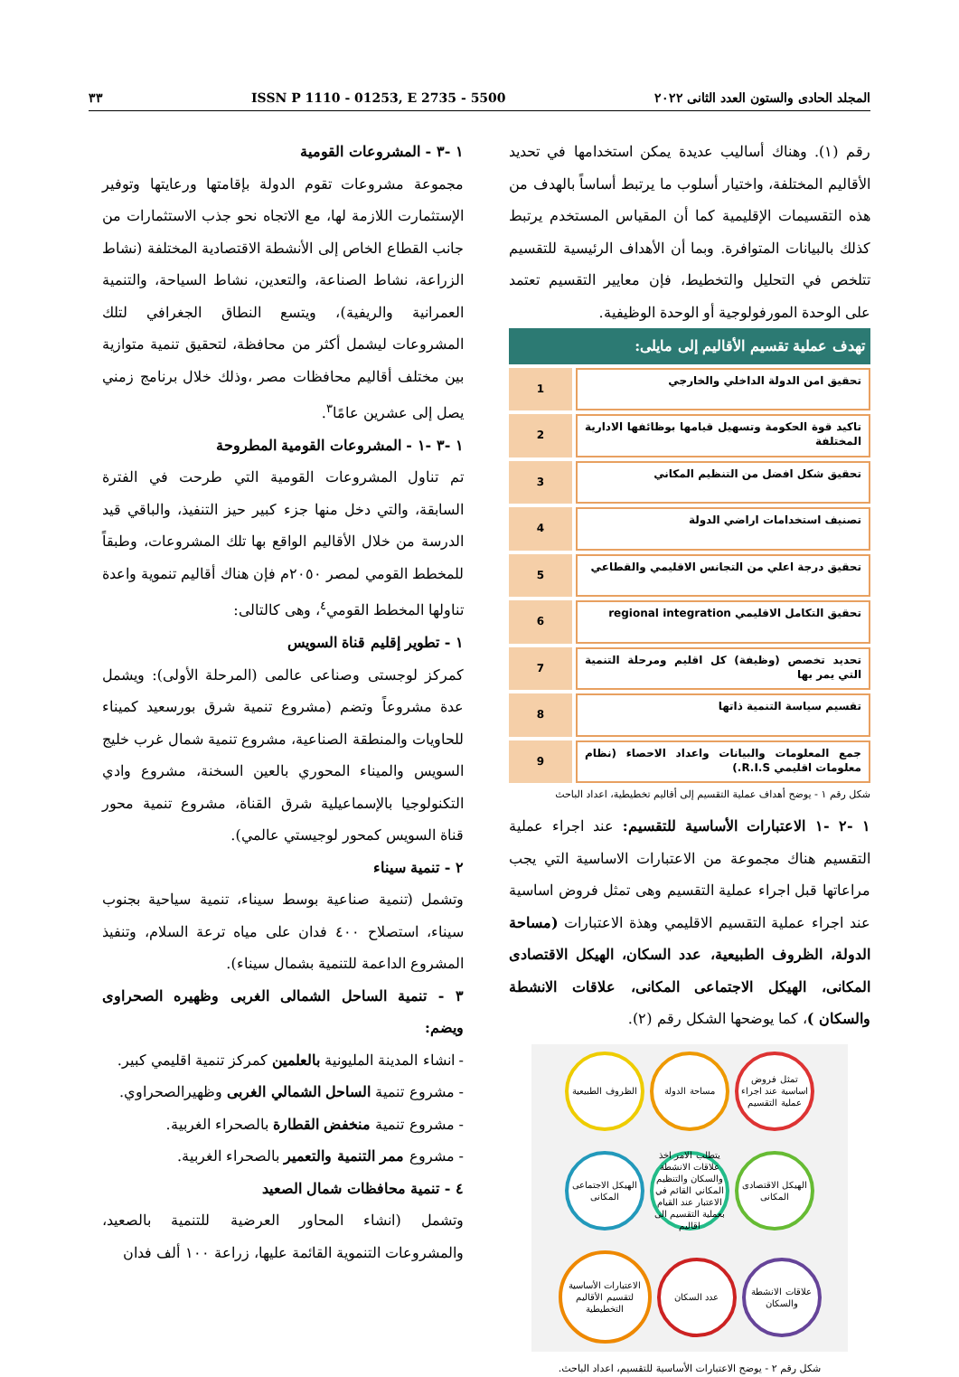المجلد الحادى والستون العدد الثانى ٢٠٢٢ ISSN P 1110 - 01253, E 2735 - 5500 ٣٣
رقم (١). وهناك أساليب عديدة يمكن استخدامها في تحديد الأقاليم المختلفة، واختيار أسلوب ما يرتبط أساساً بالهدف من هذه التقسيمات الإقليمية كما أن المقياس المستخدم يرتبط كذلك بالبيانات المتوافرة. وبما أن الأهداف الرئيسية للتقسيم تتلخص في التحليل والتخطيط، فإن معايير التقسيم تعتمد على الوحدة المورفولوجية أو الوحدة الوظيفية.
تهدف عملية تقسيم الأقاليم إلى مايلى:
تحقيق امن الدولة الداخلي والخارجي 1
تاكيد قوة الحكومة وتسهيل قيامها بوظائفها الادارية المختلفة 2
تحقيق شكل افضل من التنظيم المكاني 3
تصنيف استخدامات اراضي الدولة 4
تحقيق درجة اعلي من التجانس الاقليمي والقطاعي 5
تحقيق التكامل الاقليمي regional integration 6
تحديد تخصص (وظيفة) كل اقليم ومرحلة التنمية التي يمر بها 7
تقسيم سياسة التنمية ذاتها 8
جمع المعلومات والبيانات واعداد الاحصاء (نظام معلومات اقليمي R.I.S.) 9
شكل رقم ١ - يوضح أهداف عملية التقسيم إلى أقاليم تخطيطية، اعداد الباحث
١ -٢ -١ الاعتبارات الأساسية للتقسيم: عند اجراء عملية التقسيم هناك مجموعة من الاعتبارات الاساسية التي يجب مراعاتها قبل اجراء عملية التقسيم وهى تمثل فروض اساسية عند اجراء عملية التقسيم الاقليمي وهذة الاعتبارات (مساحة الدولة، الظروف الطبيعية، عدد السكان، الهيكل الاقتصادى المكانى، الهيكل الاجتماعى المكانى، علاقات الانشطة والسكان )، كما يوضحها الشكل رقم (٢).
تمثل فروض اساسية عند اجراء عملية التقسيم
مساحة الدولة
الظروف الطبيعية
الهيكل الاقتصادى المكانى
يتطلب الامر اخذ علاقات الانشطة والسكان والتنظيم المكاني القائم في الاعتبار عند القيام بعملية التقسيم الى اقاليم
الهيكل الاجتماعى المكانى
علاقات الانشطة والسكان
عدد السكان
الاعتبارات الأساسية لتقسيم الأقاليم التخطيطية
شكل رقم ٢ - يوضح الاعتبارات الأساسية للتقسيم، اعداد الباحث.
١ -٣ - المشروعات القومية
مجموعة مشروعات تقوم الدولة بإقامتها ورعايتها وتوفير الإستثمارت اللازمة لها، مع الاتجاه نحو جذب الاستثمارات من جانب القطاع الخاص إلى الأنشطة الاقتصادية المختلفة (نشاط الزراعة، نشاط الصناعة، والتعدين، نشاط السياحة، والتنمية العمرانية والريفية)، ويتسع النطاق الجغرافي لتلك المشروعات ليشمل أكثر من محافظة، لتحقيق تنمية متوازية بين مختلف أقاليم محافظات مصر ،وذلك خلال برنامج زمني يصل إلى عشرين عامًا<sup>٣</sup>.
١ -٣ -١ - المشروعات القومية المطروحة
تم تناول المشروعات القومية التي طرحت في الفترة السابقة، والتي دخل منها جزء كبير حيز التنفيذ، والباقي قيد الدرسة من خلال الأقاليم الواقع بها تلك المشروعات، وطبقاً للمخطط القومي لمصر ٢٠٥٠م فإن هناك أقاليم تنموية واعدة تناولها المخطط القومي<sup>٤</sup>، وهى كالتالى:
١ - تطوير إقليم قناة السويس
كمركز لوجستى وصناعى عالمى (المرحلة الأولى): ويشمل عدة مشروعاً وتضم (مشروع تنمية شرق بورسعيد كميناء للحاويات والمنطقة الصناعية، مشروع تنمية شمال غرب خليج السويس والميناء المحوري بالعين السخنة، مشروع وادي التكنولوجيا بالإسماعيلية شرق القناة، مشروع تنمية محور قناة السويس كمحور لوجيستي عالمي).
٢ - تنمية سيناء
وتشمل (تنمية صناعية بوسط سيناء، تنمية سياحية بجنوب سيناء، استصلاح ٤٠٠ فدان على مياه ترعة السلام، وتنفيذ المشروع الداعمة للتنمية بشمال سيناء).
٣ - تنمية الساحل الشمالى الغربى وظهيره الصحراوى ويضم:
- انشاء المدينة المليونية بالعلمين كمركز تنمية اقليمي كبير.
- مشروع تنمية الساحل الشمالي الغربى وظهيرالصحراوي.
- مشروع تنمية منخفض القطارة بالصحراء الغربية.
- مشروع ممر التنمية والتعمير بالصحراء الغربية.
٤ - تنمية محافظات شمال الصعيد
وتشمل (انشاء المحاور العرضية للتنمية بالصعيد، والمشروعات التنموية القائمة عليها، زراعة ١٠٠ ألف فدان